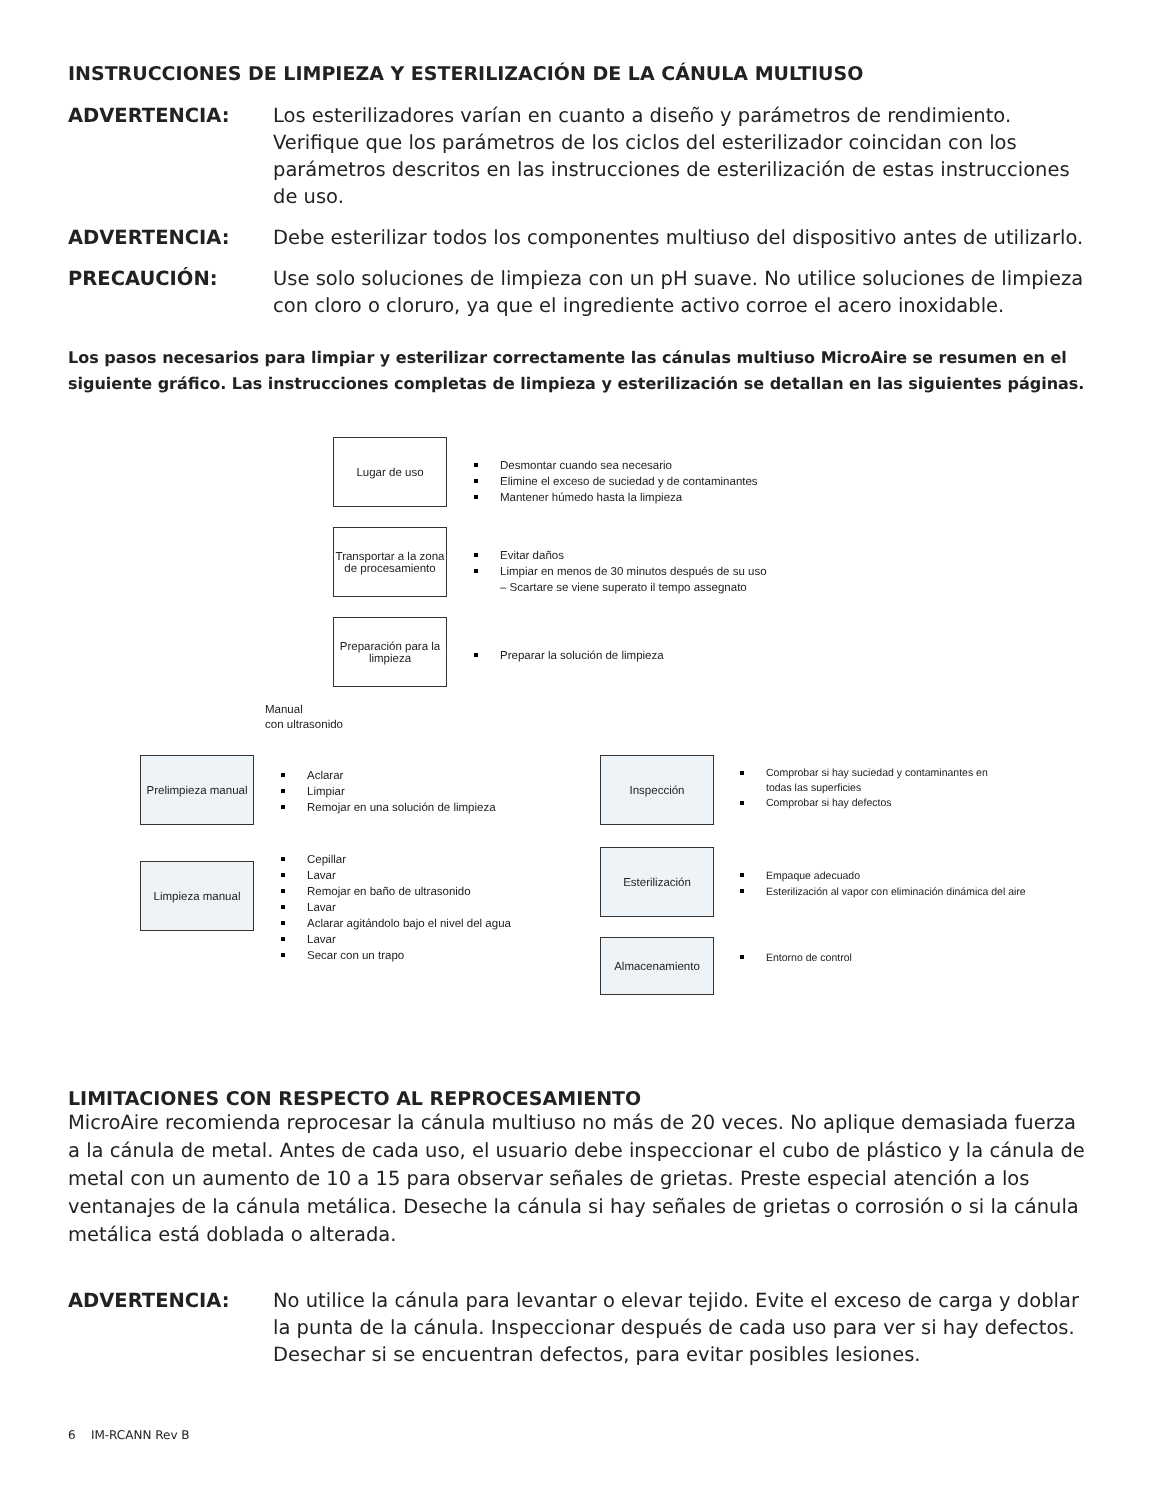INSTRUCCIONES DE LIMPIEZA Y ESTERILIZACIÓN DE LA CÁNULA MULTIUSO
ADVERTENCIA: Los esterilizadores varían en cuanto a diseño y parámetros de rendimiento. Verifique que los parámetros de los ciclos del esterilizador coincidan con los parámetros descritos en las instrucciones de esterilización de estas instrucciones de uso.
ADVERTENCIA: Debe esterilizar todos los componentes multiuso del dispositivo antes de utilizarlo.
PRECAUCIÓN: Use solo soluciones de limpieza con un pH suave. No utilice soluciones de limpieza con cloro o cloruro, ya que el ingrediente activo corroe el acero inoxidable.
Los pasos necesarios para limpiar y esterilizar correctamente las cánulas multiuso MicroAire se resumen en el siguiente gráfico. Las instrucciones completas de limpieza y esterilización se detallan en las siguientes páginas.
Lugar de uso
Desmontar cuando sea necesario
Elimine el exceso de suciedad y de contaminantes
Mantener húmedo hasta la limpieza
Transportar a la zona de procesamiento
Evitar daños
Limpiar en menos de 30 minutos después de su uso
– Scartare se viene superato il tempo assegnato
Preparación para la limpieza
Preparar la solución de limpieza
Manual
con ultrasonido
Prelimpieza manual
Aclarar
Limpiar
Remojar en una solución de limpieza
Limpieza manual
Cepillar
Lavar
Remojar en baño de ultrasonido
Lavar
Aclarar agitándolo bajo el nivel del agua
Lavar
Secar con un trapo
Inspección
Comprobar si hay suciedad y contaminantes en
todas las superficies
Comprobar si hay defectos
Esterilización
Empaque adecuado
Esterilización al vapor con eliminación dinámica del aire
Almacenamiento
Entorno de control
LIMITACIONES CON RESPECTO AL REPROCESAMIENTO
MicroAire recomienda reprocesar la cánula multiuso no más de 20 veces. No aplique demasiada fuerza a la cánula de metal. Antes de cada uso, el usuario debe inspeccionar el cubo de plástico y la cánula de metal con un aumento de 10 a 15 para observar señales de grietas. Preste especial atención a los ventanajes de la cánula metálica. Deseche la cánula si hay señales de grietas o corrosión o si la cánula metálica está doblada o alterada.
ADVERTENCIA: No utilice la cánula para levantar o elevar tejido. Evite el exceso de carga y doblar la punta de la cánula. Inspeccionar después de cada uso para ver si hay defectos. Desechar si se encuentran defectos, para evitar posibles lesiones.
6 IM-RCANN Rev B